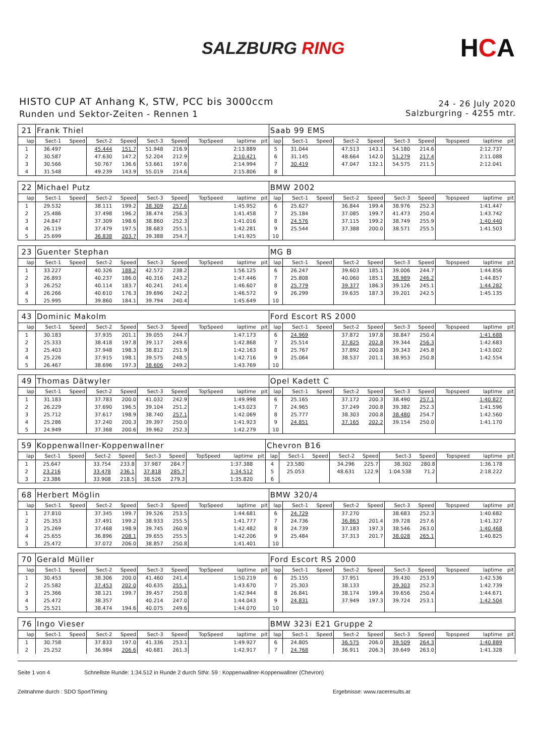SALZBURG RING
HCA
HISTO CUP AT Anhang K, STW, PCC bis 3000ccm
Runden und Sektor-Zeiten - Rennen 1
24 - 26 July 2020
Salzburgring - 4255 mtr.
| 21 | Frank Thiel | | | | | | | | | Saab 99 EMS | | | | | | | | | |
| lap | Sect-1 | Speed | Sect-2 | Speed | Sect-3 | Speed | TopSpeed | laptime | pit | lap | Sect-1 | Speed | Sect-2 | Speed | Sect-3 | Speed | Topspeed | laptime | pit |
| 1 | 36.497 | | 45.444 | 151.7 | 51.948 | 216.9 | | 2:13.889 | | 5 | 31.044 | | 47.513 | 143.1 | 54.180 | 214.6 | | 2:12.737 | |
| 2 | 30.587 | | 47.630 | 147.2 | 52.204 | 212.9 | | 2:10.421 | | 6 | 31.145 | | 48.664 | 142.0 | 51.279 | 217.4 | | 2:11.088 | |
| 3 | 30.566 | | 50.767 | 136.6 | 53.661 | 197.6 | | 2:14.994 | | 7 | 30.419 | | 47.047 | 132.1 | 54.575 | 211.5 | | 2:12.041 | |
| 4 | 31.548 | | 49.239 | 143.9 | 55.019 | 214.6 | | 2:15.806 | | 8 | | | | | | | | | |
| 22 | Michael Putz | | | | | | | | | BMW 2002 | | | | | | | | | |
| lap | Sect-1 | Speed | Sect-2 | Speed | Sect-3 | Speed | TopSpeed | laptime | pit | lap | Sect-1 | Speed | Sect-2 | Speed | Sect-3 | Speed | Topspeed | laptime | pit |
| 1 | 29.532 | | 38.111 | 199.2 | 38.309 | 257.6 | | 1:45.952 | | 6 | 25.627 | | 36.844 | 199.4 | 38.976 | 252.3 | | 1:41.447 | |
| 2 | 25.486 | | 37.498 | 196.2 | 38.474 | 256.3 | | 1:41.458 | | 7 | 25.184 | | 37.085 | 199.7 | 41.473 | 250.4 | | 1:43.742 | |
| 3 | 24.847 | | 37.309 | 198.6 | 38.860 | 252.3 | | 1:41.016 | | 8 | 24.576 | | 37.115 | 199.2 | 38.749 | 255.9 | | 1:40.440 | |
| 4 | 26.119 | | 37.479 | 197.5 | 38.683 | 255.1 | | 1:42.281 | | 9 | 25.544 | | 37.388 | 200.0 | 38.571 | 255.5 | | 1:41.503 | |
| 5 | 25.699 | | 36.838 | 203.7 | 39.388 | 254.7 | | 1:41.925 | | 10 | | | | | | | | | |
| 23 | Guenter Stephan | | | | | | | | | MG B | | | | | | | | | |
| lap | Sect-1 | Speed | Sect-2 | Speed | Sect-3 | Speed | TopSpeed | laptime | pit | lap | Sect-1 | Speed | Sect-2 | Speed | Sect-3 | Speed | Topspeed | laptime | pit |
| 1 | 33.227 | | 40.326 | 188.2 | 42.572 | 238.2 | | 1:56.125 | | 6 | 26.247 | | 39.603 | 185.1 | 39.006 | 244.7 | | 1:44.856 | |
| 2 | 26.893 | | 40.237 | 186.0 | 40.316 | 243.2 | | 1:47.446 | | 7 | 25.808 | | 40.060 | 185.1 | 38.989 | 246.2 | | 1:44.857 | |
| 3 | 26.252 | | 40.114 | 183.7 | 40.241 | 241.4 | | 1:46.607 | | 8 | 25.779 | | 39.377 | 186.3 | 39.126 | 245.1 | | 1:44.282 | |
| 4 | 26.266 | | 40.610 | 176.3 | 39.696 | 242.2 | | 1:46.572 | | 9 | 26.299 | | 39.635 | 187.3 | 39.201 | 242.5 | | 1:45.135 | |
| 5 | 25.995 | | 39.860 | 184.1 | 39.794 | 240.4 | | 1:45.649 | | 10 | | | | | | | | | |
| 43 | Dominic Makolm | | | | | | | | | Ford Escort RS 2000 | | | | | | | | | |
| lap | Sect-1 | Speed | Sect-2 | Speed | Sect-3 | Speed | TopSpeed | laptime | pit | lap | Sect-1 | Speed | Sect-2 | Speed | Sect-3 | Speed | Topspeed | laptime | pit |
| 1 | 30.183 | | 37.935 | 201.1 | 39.055 | 244.7 | | 1:47.173 | | 6 | 24.969 | | 37.872 | 197.8 | 38.847 | 250.4 | | 1:41.688 | |
| 2 | 25.333 | | 38.418 | 197.8 | 39.117 | 249.6 | | 1:42.868 | | 7 | 25.514 | | 37.825 | 202.8 | 39.344 | 256.3 | | 1:42.683 | |
| 3 | 25.403 | | 37.948 | 198.3 | 38.812 | 251.9 | | 1:42.163 | | 8 | 25.767 | | 37.892 | 200.8 | 39.343 | 245.8 | | 1:43.002 | |
| 4 | 25.226 | | 37.915 | 198.1 | 39.575 | 248.5 | | 1:42.716 | | 9 | 25.064 | | 38.537 | 201.1 | 38.953 | 250.8 | | 1:42.554 | |
| 5 | 26.467 | | 38.696 | 197.3 | 38.606 | 249.2 | | 1:43.769 | | 10 | | | | | | | | | |
| 49 | Thomas Dätwyler | | | | | | | | | Opel Kadett C | | | | | | | | | |
| lap | Sect-1 | Speed | Sect-2 | Speed | Sect-3 | Speed | TopSpeed | laptime | pit | lap | Sect-1 | Speed | Sect-2 | Speed | Sect-3 | Speed | Topspeed | laptime | pit |
| 1 | 31.183 | | 37.783 | 200.0 | 41.032 | 242.9 | | 1:49.998 | | 6 | 25.165 | | 37.172 | 200.3 | 38.490 | 257.1 | | 1:40.827 | |
| 2 | 26.229 | | 37.690 | 196.5 | 39.104 | 251.2 | | 1:43.023 | | 7 | 24.965 | | 37.249 | 200.8 | 39.382 | 252.3 | | 1:41.596 | |
| 3 | 25.712 | | 37.617 | 198.9 | 38.740 | 257.1 | | 1:42.069 | | 8 | 25.777 | | 38.303 | 200.8 | 38.480 | 254.7 | | 1:42.560 | |
| 4 | 25.286 | | 37.240 | 200.3 | 39.397 | 250.0 | | 1:41.923 | | 9 | 24.851 | | 37.165 | 202.2 | 39.154 | 250.0 | | 1:41.170 | |
| 5 | 24.949 | | 37.368 | 200.6 | 39.962 | 252.3 | | 1:42.279 | | 10 | | | | | | | | | |
| 59 | Koppenwallner-Koppenwallner | | | | | | | | | Chevron B16 | | | | | | | | | |
| lap | Sect-1 | Speed | Sect-2 | Speed | Sect-3 | Speed | TopSpeed | laptime | pit | lap | Sect-1 | Speed | Sect-2 | Speed | Sect-3 | Speed | Topspeed | laptime | pit |
| 1 | 25.647 | | 33.754 | 233.8 | 37.987 | 284.7 | | 1:37.388 | | 4 | 23.580 | | 34.296 | 225.7 | 38.302 | 280.8 | | 1:36.178 | |
| 2 | 23.216 | | 33.478 | 236.1 | 37.818 | 285.7 | | 1:34.512 | | 5 | 25.053 | | 48.631 | 122.9 | 1:04.538 | 71.2 | | 2:18.222 | |
| 3 | 23.386 | | 33.908 | 218.5 | 38.526 | 279.3 | | 1:35.820 | | 6 | | | | | | | | | |
| 68 | Herbert Möglin | | | | | | | | | BMW 320/4 | | | | | | | | | |
| lap | Sect-1 | Speed | Sect-2 | Speed | Sect-3 | Speed | TopSpeed | laptime | pit | lap | Sect-1 | Speed | Sect-2 | Speed | Sect-3 | Speed | Topspeed | laptime | pit |
| 1 | 27.810 | | 37.345 | 199.7 | 39.526 | 253.5 | | 1:44.681 | | 6 | 24.729 | | 37.270 | | 38.683 | 252.3 | | 1:40.682 | |
| 2 | 25.353 | | 37.491 | 199.2 | 38.933 | 255.5 | | 1:41.777 | | 7 | 24.736 | | 36.863 | 201.4 | 39.728 | 257.6 | | 1:41.327 | |
| 3 | 25.269 | | 37.468 | 198.9 | 39.745 | 260.9 | | 1:42.482 | | 8 | 24.739 | | 37.183 | 197.3 | 38.546 | 263.0 | | 1:40.468 | |
| 4 | 25.655 | | 36.896 | 208.1 | 39.655 | 255.5 | | 1:42.206 | | 9 | 25.484 | | 37.313 | 201.7 | 38.028 | 265.1 | | 1:40.825 | |
| 5 | 25.472 | | 37.072 | 206.0 | 38.857 | 250.8 | | 1:41.401 | | 10 | | | | | | | | | |
| 70 | Gerald Müller | | | | | | | | | Ford Escort RS 2000 | | | | | | | | | |
| lap | Sect-1 | Speed | Sect-2 | Speed | Sect-3 | Speed | TopSpeed | laptime | pit | lap | Sect-1 | Speed | Sect-2 | Speed | Sect-3 | Speed | Topspeed | laptime | pit |
| 1 | 30.453 | | 38.306 | 200.0 | 41.460 | 241.4 | | 1:50.219 | | 6 | 25.155 | | 37.951 | | 39.430 | 253.9 | | 1:42.536 | |
| 2 | 25.582 | | 37.453 | 202.0 | 40.635 | 255.1 | | 1:43.670 | | 7 | 25.303 | | 38.133 | | 39.303 | 252.3 | | 1:42.739 | |
| 3 | 25.366 | | 38.121 | 199.7 | 39.457 | 250.8 | | 1:42.944 | | 8 | 26.841 | | 38.174 | 199.4 | 39.656 | 250.4 | | 1:44.671 | |
| 4 | 25.472 | | 38.357 | | 40.214 | 247.0 | | 1:44.043 | | 9 | 24.831 | | 37.949 | 197.3 | 39.724 | 253.1 | | 1:42.504 | |
| 5 | 25.521 | | 38.474 | 194.6 | 40.075 | 249.6 | | 1:44.070 | | 10 | | | | | | | | | |
| 76 | Ingo Vieser | | | | | | | | | BMW 323i E21 Gruppe 2 | | | | | | | | | |
| lap | Sect-1 | Speed | Sect-2 | Speed | Sect-3 | Speed | TopSpeed | laptime | pit | lap | Sect-1 | Speed | Sect-2 | Speed | Sect-3 | Speed | Topspeed | laptime | pit |
| 1 | 30.758 | | 37.833 | 197.0 | 41.336 | 253.1 | | 1:49.927 | | 6 | 24.805 | | 36.575 | 206.0 | 39.509 | 264.3 | | 1:40.889 | |
| 2 | 25.252 | | 36.984 | 206.6 | 40.681 | 261.3 | | 1:42.917 | | 7 | 24.768 | | 36.911 | 206.3 | 39.649 | 263.0 | | 1:41.328 | |
Seite 1 von 4 Schnellste Runde: 1:34.512 in Runde 2 durch StNr. 59 : Koppenwallner-Koppenwallner (Chevron)
Zeitnahme durch : SDO SportTiming Ergebnisse: www.raceresults.at